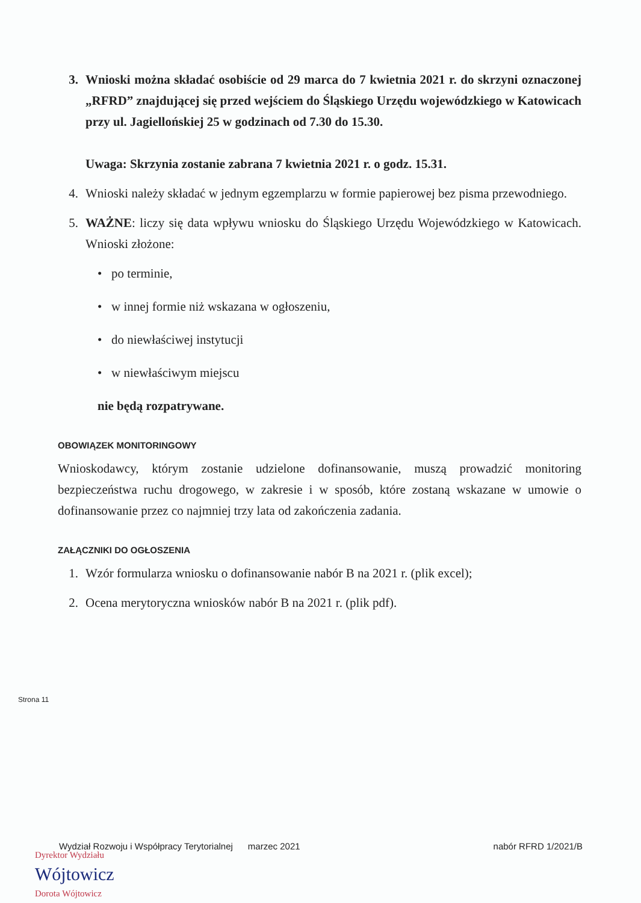3. Wnioski można składać osobiście od 29 marca do 7 kwietnia 2021 r. do skrzyni oznaczonej „RFRD” znajdującej się przed wejściem do Śląskiego Urzędu wojewódzkiego w Katowicach przy ul. Jagiellońskiej 25 w godzinach od 7.30 do 15.30.
Uwaga: Skrzynia zostanie zabrana 7 kwietnia 2021 r. o godz. 15.31.
4. Wnioski należy składać w jednym egzemplarzu w formie papierowej bez pisma przewodniego.
5. WAŻNE: liczy się data wpływu wniosku do Śląskiego Urzędu Wojewódzkiego w Katowicach. Wnioski złożone:
• po terminie,
• w innej formie niż wskazana w ogłoszeniu,
• do niewłaściwej instytucji
• w niewłaściwym miejscu
nie będą rozpatrywane.
OBOWIĄZEK MONITORINGOWY
Wnioskodawcy, którym zostanie udzielone dofinansowanie, muszą prowadzić monitoring bezpieczeństwa ruchu drogowego, w zakresie i w sposób, które zostaną wskazane w umowie o dofinansowanie przez co najmniej trzy lata od zakończenia zadania.
ZAŁĄCZNIKI DO OGŁOSZENIA
1. Wzór formularza wniosku o dofinansowanie nabór B na 2021 r. (plik excel);
2. Ocena merytoryczna wniosków nabór B na 2021 r. (plik pdf).
Strona 11
Wydział Rozwoju i Współpracy Terytorialnej marzec 2021 nabór RFRD 1/2021/B
Dyrektor Wydziału
Wójtowicz
Dorota Wójtowicz